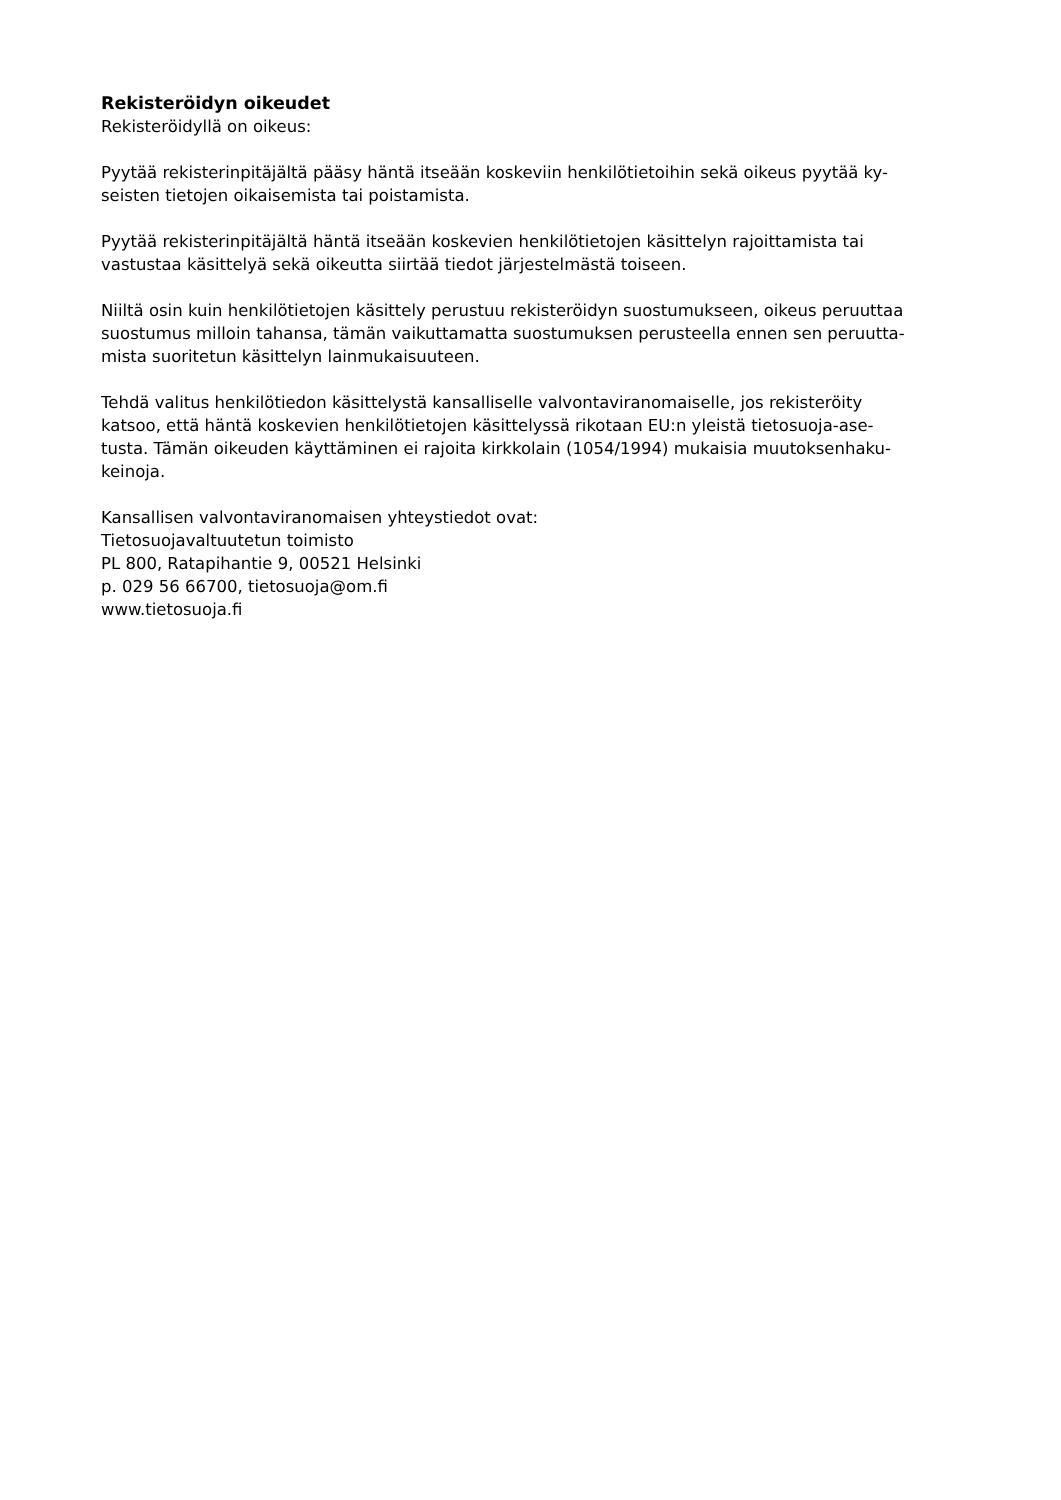Rekisteröidyn oikeudet
Rekisteröidyllä on oikeus:
Pyytää rekisterinpitäjältä pääsy häntä itseään koskeviin henkilötietoihin sekä oikeus pyytää ky-
seisten tietojen oikaisemista tai poistamista.
Pyytää rekisterinpitäjältä häntä itseään koskevien henkilötietojen käsittelyn rajoittamista tai
vastustaa käsittelyä sekä oikeutta siirtää tiedot järjestelmästä toiseen.
Niiltä osin kuin henkilötietojen käsittely perustuu rekisteröidyn suostumukseen, oikeus peruuttaa
suostumus milloin tahansa, tämän vaikuttamatta suostumuksen perusteella ennen sen peruutta-
mista suoritetun käsittelyn lainmukaisuuteen.
Tehdä valitus henkilötiedon käsittelystä kansalliselle valvontaviranomaiselle, jos rekisteröity
katsoo, että häntä koskevien henkilötietojen käsittelyssä rikotaan EU:n yleistä tietosuoja-ase-
tusta. Tämän oikeuden käyttäminen ei rajoita kirkkolain (1054/1994) mukaisia muutoksenhaku-
keinoja.
Kansallisen valvontaviranomaisen yhteystiedot ovat:
Tietosuojavaltuutetun toimisto
PL 800, Ratapihantie 9, 00521 Helsinki
p. 029 56 66700, tietosuoja@om.fi
www.tietosuoja.fi